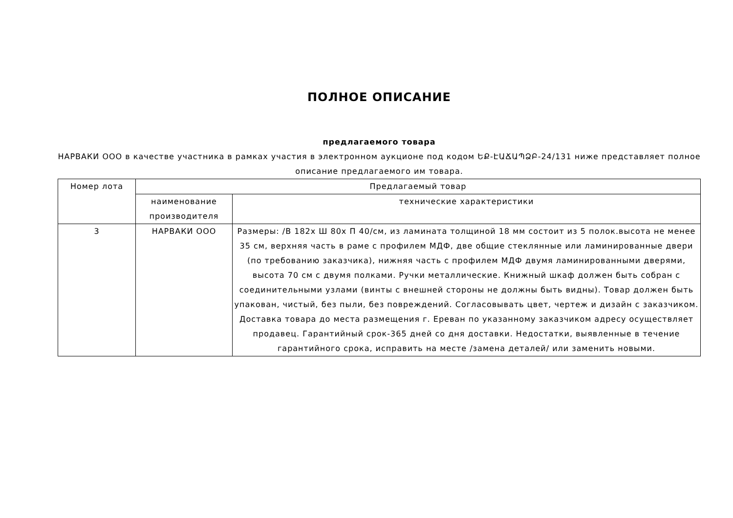ПОЛНОЕ ОПИСАНИЕ
предлагаемого товара
НАРВАКИ ООО в качестве участника в рамках участия в электронном аукционе под кодом ԵՔ-ԷԱՃԱՊՁԲ-24/131 ниже представляет полное описание предлагаемого им товара.
| Номер лота | Предлагаемый товар | |
| --- | --- | --- |
| | наименование производителя | технические характеристики |
| 3 | НАРВАКИ ООО | Размеры: /В 182х Ш 80х П 40/см, из ламината толщиной 18 мм состоит из 5 полок.высота не менее 35 см, верхняя часть в раме с профилем МДФ, две общие стеклянные или ламинированные двери (по требованию заказчика), нижняя часть с профилем МДФ двумя ламинированными дверями, высота 70 см с двумя полками. Ручки металлические. Книжный шкаф должен быть собран с соединительными узлами (винты с внешней стороны не должны быть видны). Товар должен быть упакован, чистый, без пыли, без повреждений. Согласовывать цвет, чертеж и дизайн с заказчиком. Доставка товара до места размещения г. Ереван по указанному заказчиком адресу осуществляет продавец. Гарантийный срок-365 дней со дня доставки. Недостатки, выявленные в течение гарантийного срока, исправить на месте /замена деталей/ или заменить новыми. |